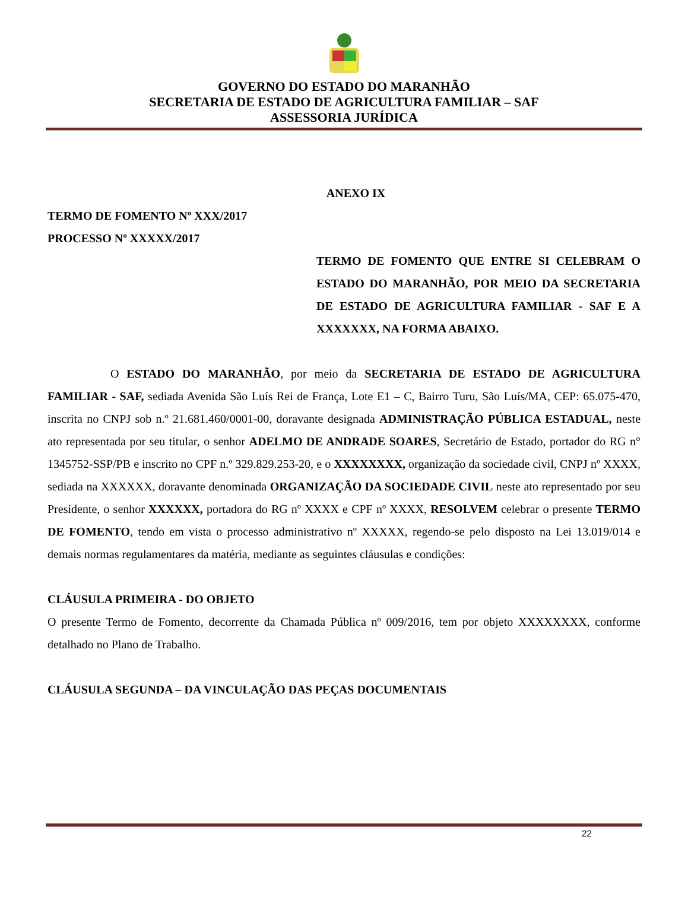GOVERNO DO ESTADO DO MARANHÃO
SECRETARIA DE ESTADO DE AGRICULTURA FAMILIAR – SAF
ASSESSORIA JURÍDICA
ANEXO IX
TERMO DE FOMENTO Nº XXX/2017
PROCESSO Nº XXXXX/2017
TERMO DE FOMENTO QUE ENTRE SI CELEBRAM O ESTADO DO MARANHÃO, POR MEIO DA SECRETARIA DE ESTADO DE AGRICULTURA FAMILIAR - SAF E A XXXXXXX, NA FORMA ABAIXO.
O ESTADO DO MARANHÃO, por meio da SECRETARIA DE ESTADO DE AGRICULTURA FAMILIAR - SAF, sediada Avenida São Luís Rei de França, Lote E1 – C, Bairro Turu, São Luís/MA, CEP: 65.075-470, inscrita no CNPJ sob n.º 21.681.460/0001-00, doravante designada ADMINISTRAÇÃO PÚBLICA ESTADUAL, neste ato representada por seu titular, o senhor ADELMO DE ANDRADE SOARES, Secretário de Estado, portador do RG n° 1345752-SSP/PB e inscrito no CPF n.º 329.829.253-20, e o XXXXXXXX, organização da sociedade civil, CNPJ nº XXXX, sediada na XXXXXX, doravante denominada ORGANIZAÇÃO DA SOCIEDADE CIVIL neste ato representado por seu Presidente, o senhor XXXXXX, portadora do RG nº XXXX e CPF nº XXXX, RESOLVEM celebrar o presente TERMO DE FOMENTO, tendo em vista o processo administrativo nº XXXXX, regendo-se pelo disposto na Lei 13.019/014 e demais normas regulamentares da matéria, mediante as seguintes cláusulas e condições:
CLÁUSULA PRIMEIRA - DO OBJETO
O presente Termo de Fomento, decorrente da Chamada Pública nº 009/2016, tem por objeto XXXXXXXX, conforme detalhado no Plano de Trabalho.
CLÁUSULA SEGUNDA – DA VINCULAÇÃO DAS PEÇAS DOCUMENTAIS
22